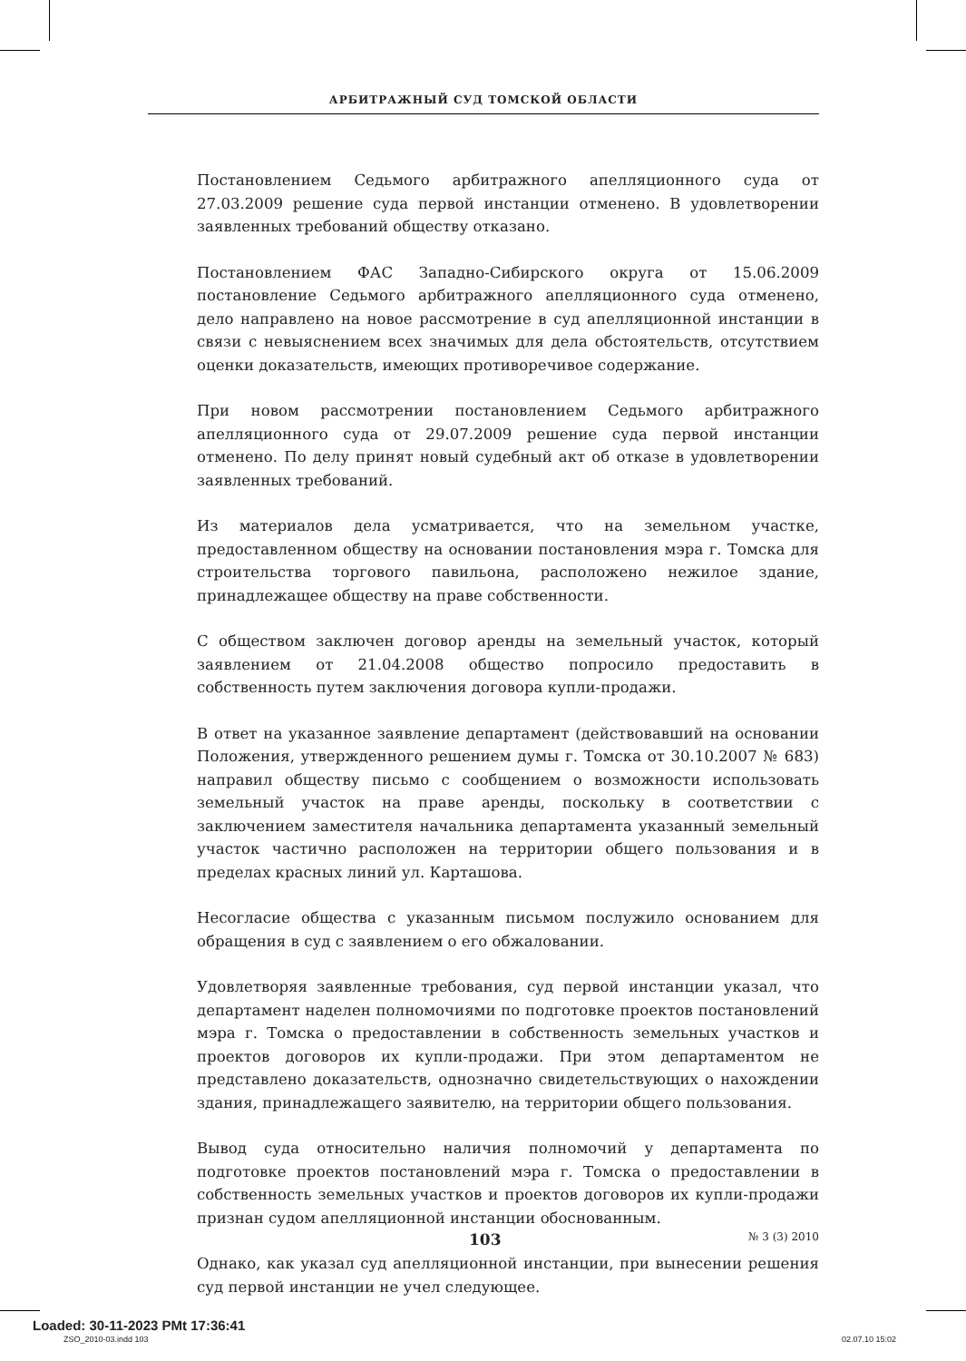АРБИТРАЖНЫЙ СУД ТОМСКОЙ ОБЛАСТИ
Постановлением Седьмого арбитражного апелляционного суда от 27.03.2009 решение суда первой инстанции отменено. В удовлетворении заявленных требований обществу отказано.
Постановлением ФАС Западно-Сибирского округа от 15.06.2009 постановление Седьмого арбитражного апелляционного суда отменено, дело направлено на новое рассмотрение в суд апелляционной инстанции в связи с невыяснением всех значимых для дела обстоятельств, отсутствием оценки доказательств, имеющих противоречивое содержание.
При новом рассмотрении постановлением Седьмого арбитражного апелляционного суда от 29.07.2009 решение суда первой инстанции отменено. По делу принят новый судебный акт об отказе в удовлетворении заявленных требований.
Из материалов дела усматривается, что на земельном участке, предоставленном обществу на основании постановления мэра г. Томска для строительства торгового павильона, расположено нежилое здание, принадлежащее обществу на праве собственности.
С обществом заключен договор аренды на земельный участок, который заявлением от 21.04.2008 общество попросило предоставить в собственность путем заключения договора купли-продажи.
В ответ на указанное заявление департамент (действовавший на основании Положения, утвержденного решением думы г. Томска от 30.10.2007 № 683) направил обществу письмо с сообщением о возможности использовать земельный участок на праве аренды, поскольку в соответствии с заключением заместителя начальника департамента указанный земельный участок частично расположен на территории общего пользования и в пределах красных линий ул. Карташова.
Несогласие общества с указанным письмом послужило основанием для обращения в суд с заявлением о его обжаловании.
Удовлетворяя заявленные требования, суд первой инстанции указал, что департамент наделен полномочиями по подготовке проектов постановлений мэра г. Томска о предоставлении в собственность земельных участков и проектов договоров их купли-продажи. При этом департаментом не представлено доказательств, однозначно свидетельствующих о нахождении здания, принадлежащего заявителю, на территории общего пользования.
Вывод суда относительно наличия полномочий у департамента по подготовке проектов постановлений мэра г. Томска о предоставлении в собственность земельных участков и проектов договоров их купли-продажи признан судом апелляционной инстанции обоснованным.
Однако, как указал суд апелляционной инстанции, при вынесении решения суд первой инстанции не учел следующее.
103 № 3 (3) 2010
Loaded: 30-11-2023 PMt 17:36:41
ZSO_2010-03.indd 103 02.07.10 15:02